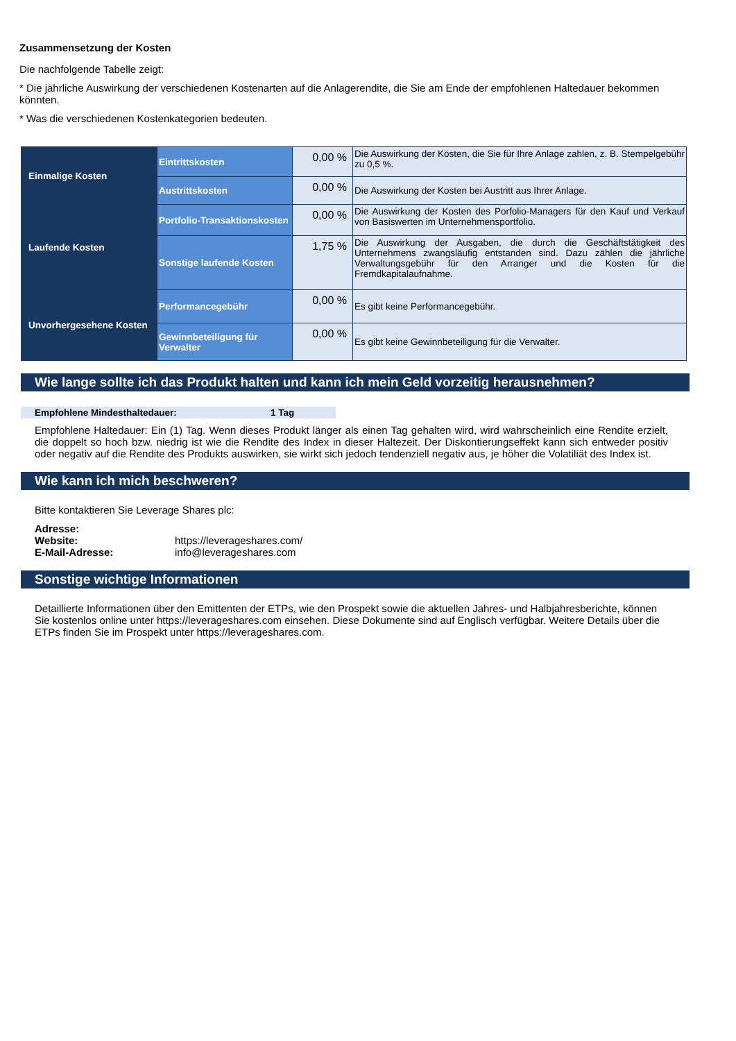Zusammensetzung der Kosten
Die nachfolgende Tabelle zeigt:
* Die jährliche Auswirkung der verschiedenen Kostenarten auf die Anlagerendite, die Sie am Ende der empfohlenen Haltedauer bekommen könnten.
* Was die verschiedenen Kostenkategorien bedeuten.
| Einmalige Kosten | Eintrittskosten | 0,00 % | Die Auswirkung der Kosten, die Sie für Ihre Anlage zahlen, z. B. Stempelgebühr zu 0,5 %. |
| | Austrittskosten | 0,00 % | Die Auswirkung der Kosten bei Austritt aus Ihrer Anlage. |
| Laufende Kosten | Portfolio-Transaktionskosten | 0,00 % | Die Auswirkung der Kosten des Porfolio-Managers für den Kauf und Verkauf von Basiswerten im Unternehmensportfolio. |
| | Sonstige laufende Kosten | 1,75 % | Die Auswirkung der Ausgaben, die durch die Geschäftstätigkeit des Unternehmens zwangsläufig entstanden sind. Dazu zählen die jährliche Verwaltungsgebühr für den Arranger und die Kosten für die Fremdkapitalaufnahme. |
| Unvorhergesehene Kosten | Performancegebühr | 0,00 % | Es gibt keine Performancegebühr. |
| | Gewinnbeteiligung für Verwalter | 0,00 % | Es gibt keine Gewinnbeteiligung für die Verwalter. |
Wie lange sollte ich das Produkt halten und kann ich mein Geld vorzeitig herausnehmen?
Empfohlene Mindesthaltedauer: 1 Tag
Empfohlene Haltedauer: Ein (1) Tag. Wenn dieses Produkt länger als einen Tag gehalten wird, wird wahrscheinlich eine Rendite erzielt, die doppelt so hoch bzw. niedrig ist wie die Rendite des Index in dieser Haltezeit. Der Diskontierungseffekt kann sich entweder positiv oder negativ auf die Rendite des Produkts auswirken, sie wirkt sich jedoch tendenziell negativ aus, je höher die Volatiliät des Index ist.
Wie kann ich mich beschweren?
Bitte kontaktieren Sie Leverage Shares plc:
Adresse:
Website: https://leverageshares.com/
E-Mail-Adresse: info@leverageshares.com
Sonstige wichtige Informationen
Detaillierte Informationen über den Emittenten der ETPs, wie den Prospekt sowie die aktuellen Jahres- und Halbjahresberichte, können Sie kostenlos online unter https://leverageshares.com einsehen. Diese Dokumente sind auf Englisch verfügbar. Weitere Details über die ETPs finden Sie im Prospekt unter https://leverageshares.com.